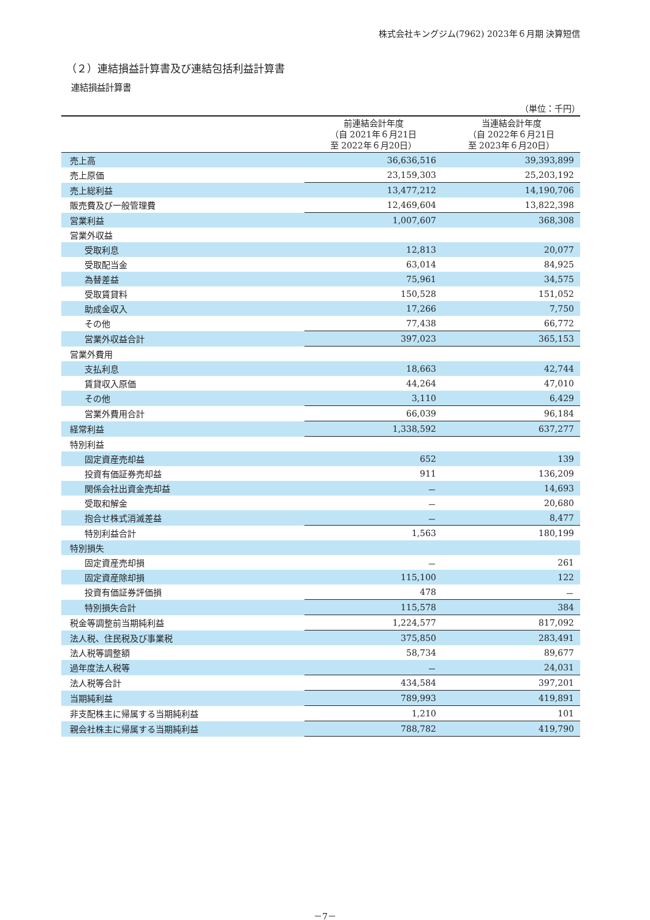株式会社キングジム(7962) 2023年６月期 決算短信
（２）連結損益計算書及び連結包括利益計算書
連結損益計算書
（単位：千円）
| | 前連結会計年度 （自 2021年６月21日 至 2022年６月20日） | 当連結会計年度 （自 2022年６月21日 至 2023年６月20日） |
| --- | --- | --- |
| 売上高 | 36,636,516 | 39,393,899 |
| 売上原価 | 23,159,303 | 25,203,192 |
| 売上総利益 | 13,477,212 | 14,190,706 |
| 販売費及び一般管理費 | 12,469,604 | 13,822,398 |
| 営業利益 | 1,007,607 | 368,308 |
| 営業外収益 | | |
| 受取利息 | 12,813 | 20,077 |
| 受取配当金 | 63,014 | 84,925 |
| 為替差益 | 75,961 | 34,575 |
| 受取賃貸料 | 150,528 | 151,052 |
| 助成金収入 | 17,266 | 7,750 |
| その他 | 77,438 | 66,772 |
| 営業外収益合計 | 397,023 | 365,153 |
| 営業外費用 | | |
| 支払利息 | 18,663 | 42,744 |
| 賃貸収入原価 | 44,264 | 47,010 |
| その他 | 3,110 | 6,429 |
| 営業外費用合計 | 66,039 | 96,184 |
| 経常利益 | 1,338,592 | 637,277 |
| 特別利益 | | |
| 固定資産売却益 | 652 | 139 |
| 投資有価証券売却益 | 911 | 136,209 |
| 関係会社出資金売却益 | － | 14,693 |
| 受取和解金 | － | 20,680 |
| 抱合せ株式消滅差益 | － | 8,477 |
| 特別利益合計 | 1,563 | 180,199 |
| 特別損失 | | |
| 固定資産売却損 | － | 261 |
| 固定資産除却損 | 115,100 | 122 |
| 投資有価証券評価損 | 478 | － |
| 特別損失合計 | 115,578 | 384 |
| 税金等調整前当期純利益 | 1,224,577 | 817,092 |
| 法人税、住民税及び事業税 | 375,850 | 283,491 |
| 法人税等調整額 | 58,734 | 89,677 |
| 過年度法人税等 | － | 24,031 |
| 法人税等合計 | 434,584 | 397,201 |
| 当期純利益 | 789,993 | 419,891 |
| 非支配株主に帰属する当期純利益 | 1,210 | 101 |
| 親会社株主に帰属する当期純利益 | 788,782 | 419,790 |
－7－